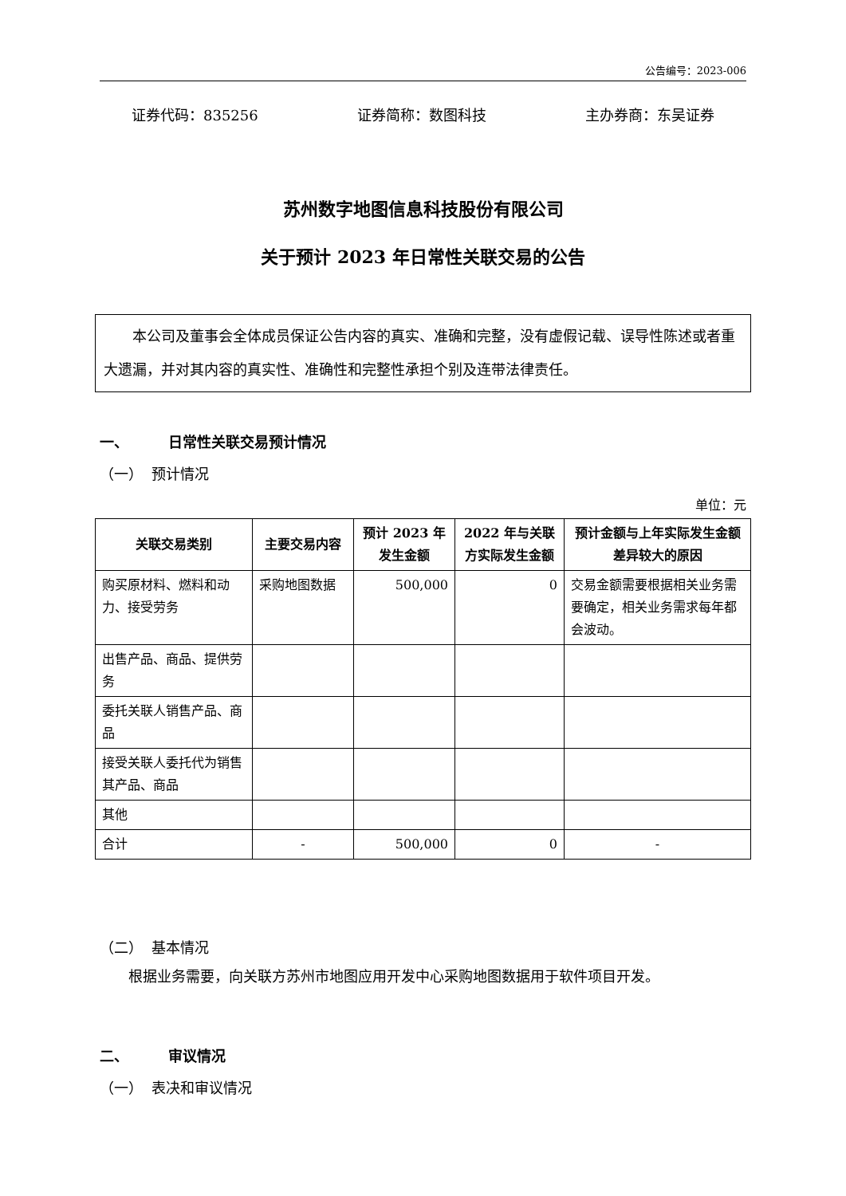公告编号：2023-006
证券代码：835256 证券简称：数图科技 主办券商：东吴证券
苏州数字地图信息科技股份有限公司
关于预计 2023 年日常性关联交易的公告
本公司及董事会全体成员保证公告内容的真实、准确和完整，没有虚假记载、误导性陈述或者重大遗漏，并对其内容的真实性、准确性和完整性承担个别及连带法律责任。
一、 日常性关联交易预计情况
（一） 预计情况
单位：元
| 关联交易类别 | 主要交易内容 | 预计 2023 年发生金额 | 2022 年与关联方实际发生金额 | 预计金额与上年实际发生金额差异较大的原因 |
| --- | --- | --- | --- | --- |
| 购买原材料、燃料和动力、接受劳务 | 采购地图数据 | 500,000 | 0 | 交易金额需要根据相关业务需要确定，相关业务需求每年都会波动。 |
| 出售产品、商品、提供劳务 | | | | |
| 委托关联人销售产品、商品 | | | | |
| 接受关联人委托代为销售其产品、商品 | | | | |
| 其他 | | | | |
| 合计 | - | 500,000 | 0 | - |
（二） 基本情况
根据业务需要，向关联方苏州市地图应用开发中心采购地图数据用于软件项目开发。
二、 审议情况
（一） 表决和审议情况